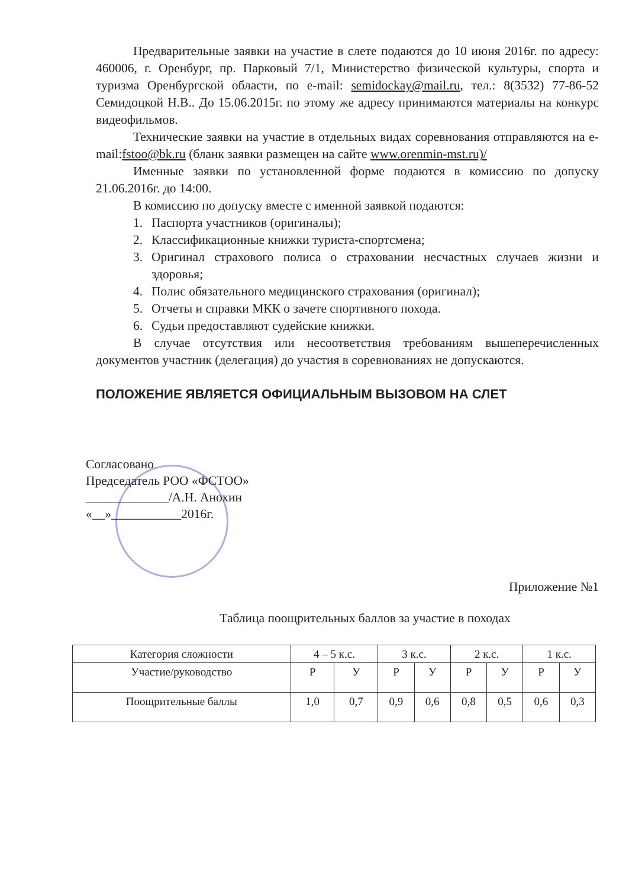Предварительные заявки на участие в слете подаются до 10 июня 2016г. по адресу: 460006, г. Оренбург, пр. Парковый 7/1, Министерство физической культуры, спорта и туризма Оренбургской области, по e-mail: semidockay@mail.ru, тел.: 8(3532) 77-86-52 Семидоцкой Н.В.. До 15.06.2015г. по этому же адресу принимаются материалы на конкурс видеофильмов.
Технические заявки на участие в отдельных видах соревнования отправляются на e-mail:fstoo@bk.ru (бланк заявки размещен на сайте www.orenmin-mst.ru)/
Именные заявки по установленной форме подаются в комиссию по допуску 21.06.2016г. до 14:00.
В комиссию по допуску вместе с именной заявкой подаются:
1. Паспорта участников (оригиналы);
2. Классификационные книжки туриста-спортсмена;
3. Оригинал страхового полиса о страховании несчастных случаев жизни и здоровья;
4. Полис обязательного медицинского страхования (оригинал);
5. Отчеты и справки МКК о зачете спортивного похода.
6. Судьи предоставляют судейские книжки.
В случае отсутствия или несоответствия требованиям вышеперечисленных документов участник (делегация) до участия в соревнованиях не допускаются.
ПОЛОЖЕНИЕ ЯВЛЯЕТСЯ ОФИЦИАЛЬНЫМ ВЫЗОВОМ НА СЛЕТ
Согласовано
Председатель РОО «ФСТОО»
_____________/А.Н. Анохин
«__»___________2016г.
Приложение №1
Таблица поощрительных баллов за участие в походах
| Категория сложности | 4 – 5 к.с. | | 3 к.с. | | 2 к.с. | | 1 к.с. | |
| --- | --- | --- | --- | --- | --- | --- | --- | --- |
| Участие/руководство | Р | У | Р | У | Р | У | Р | У |
| Поощрительные баллы | 1,0 | 0,7 | 0,9 | 0,6 | 0,8 | 0,5 | 0,6 | 0,3 |